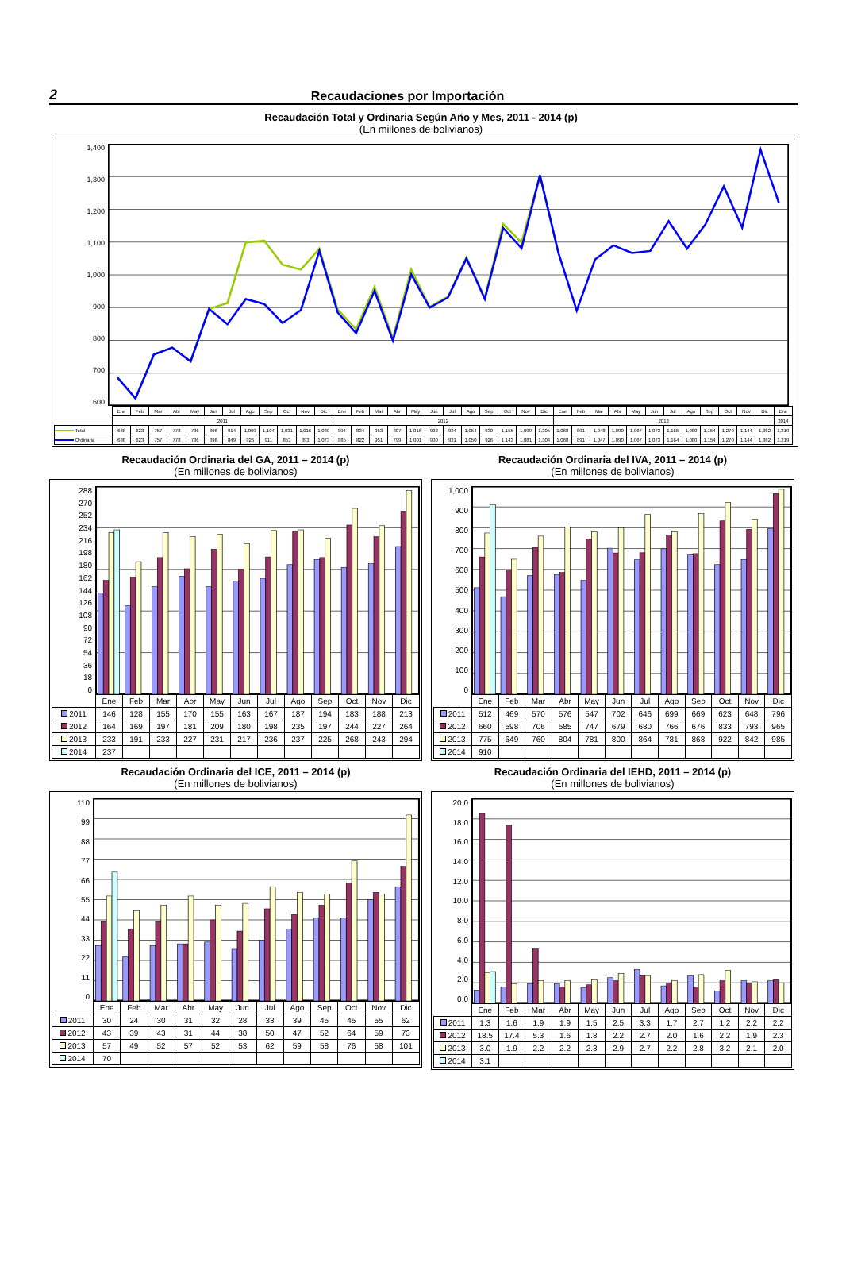2 Recaudaciones por Importación
Recaudación Total y Ordinaria Según Año y Mes, 2011 - 2014 (p)
(En millones de bolivianos)
1,400
1,300
1,200
1,100
1,000
900
800
700
600
| | Ene | Feb | Mar | Abr | May | Jun | Jul | Ago | Sep | Oct | Nov | Dic | Ene | Feb | Mar | Abr | May | Jun | Jul | Ago | Sep | Oct | Nov | Dic | Ene | Feb | Mar | Abr | May | Jun | Jul | Ago | Sep | Oct | Nov | Dic | Ene |
| | 2011 | | | | | | | | | | | | 2012 | | | | | | | | | | | | 2013 | | | | | | | | | | | | 2014 |
| Total | 688 | 623 | 757 | 778 | 736 | 896 | 914 | 1,099 | 1,104 | 1,031 | 1,016 | 1,080 | 894 | 834 | 963 | 807 | 1,016 | 902 | 934 | 1,054 | 930 | 1,155 | 1,099 | 1,305 | 1,068 | 891 | 1,048 | 1,090 | 1,067 | 1,073 | 1,165 | 1,080 | 1,154 | 1,270 | 1,144 | 1,382 | 1,219 |
| Ordinaria | 688 | 623 | 757 | 778 | 736 | 896 | 849 | 926 | 911 | 853 | 893 | 1,073 | 885 | 822 | 951 | 799 | 1,001 | 900 | 931 | 1,050 | 926 | 1,143 | 1,081 | 1,304 | 1,068 | 891 | 1,047 | 1,090 | 1,067 | 1,073 | 1,164 | 1,080 | 1,154 | 1,270 | 1,144 | 1,382 | 1,219 |
Recaudación Ordinaria del GA, 2011 – 2014 (p)
(En millones de bolivianos)
288
270
252
234
216
198
180
162
144
126
108
90
72
54
36
18
0
| | Ene | Feb | Mar | Abr | May | Jun | Jul | Ago | Sep | Oct | Nov | Dic |
| 2011 | 146 | 128 | 155 | 170 | 155 | 163 | 167 | 187 | 194 | 183 | 188 | 213 |
| 2012 | 164 | 169 | 197 | 181 | 209 | 180 | 198 | 235 | 197 | 244 | 227 | 264 |
| 2013 | 233 | 191 | 233 | 227 | 231 | 217 | 236 | 237 | 225 | 268 | 243 | 294 |
| 2014 | 237 | | | | | | | | | | | |
Recaudación Ordinaria del IVA, 2011 – 2014 (p)
(En millones de bolivianos)
1,000
900
800
700
600
500
400
300
200
100
0
| | Ene | Feb | Mar | Abr | May | Jun | Jul | Ago | Sep | Oct | Nov | Dic |
| 2011 | 512 | 469 | 570 | 576 | 547 | 702 | 646 | 699 | 669 | 623 | 648 | 796 |
| 2012 | 660 | 598 | 706 | 585 | 747 | 679 | 680 | 766 | 676 | 833 | 793 | 965 |
| 2013 | 775 | 649 | 760 | 804 | 781 | 800 | 864 | 781 | 868 | 922 | 842 | 985 |
| 2014 | 910 | | | | | | | | | | | |
Recaudación Ordinaria del ICE, 2011 – 2014 (p)
(En millones de bolivianos)
110
99
88
77
66
55
44
33
22
11
0
| | Ene | Feb | Mar | Abr | May | Jun | Jul | Ago | Sep | Oct | Nov | Dic |
| 2011 | 30 | 24 | 30 | 31 | 32 | 28 | 33 | 39 | 45 | 45 | 55 | 62 |
| 2012 | 43 | 39 | 43 | 31 | 44 | 38 | 50 | 47 | 52 | 64 | 59 | 73 |
| 2013 | 57 | 49 | 52 | 57 | 52 | 53 | 62 | 59 | 58 | 76 | 58 | 101 |
| 2014 | 70 | | | | | | | | | | | |
Recaudación Ordinaria del IEHD, 2011 – 2014 (p)
(En millones de bolivianos)
20.0
18.0
16.0
14.0
12.0
10.0
8.0
6.0
4.0
2.0
0.0
| | Ene | Feb | Mar | Abr | May | Jun | Jul | Ago | Sep | Oct | Nov | Dic |
| 2011 | 1.3 | 1.6 | 1.9 | 1.9 | 1.5 | 2.5 | 3.3 | 1.7 | 2.7 | 1.2 | 2.2 | 2.2 |
| 2012 | 18.5 | 17.4 | 5.3 | 1.6 | 1.8 | 2.2 | 2.7 | 2.0 | 1.6 | 2.2 | 1.9 | 2.3 |
| 2013 | 3.0 | 1.9 | 2.2 | 2.2 | 2.3 | 2.9 | 2.7 | 2.2 | 2.8 | 3.2 | 2.1 | 2.0 |
| 2014 | 3.1 | | | | | | | | | | | |